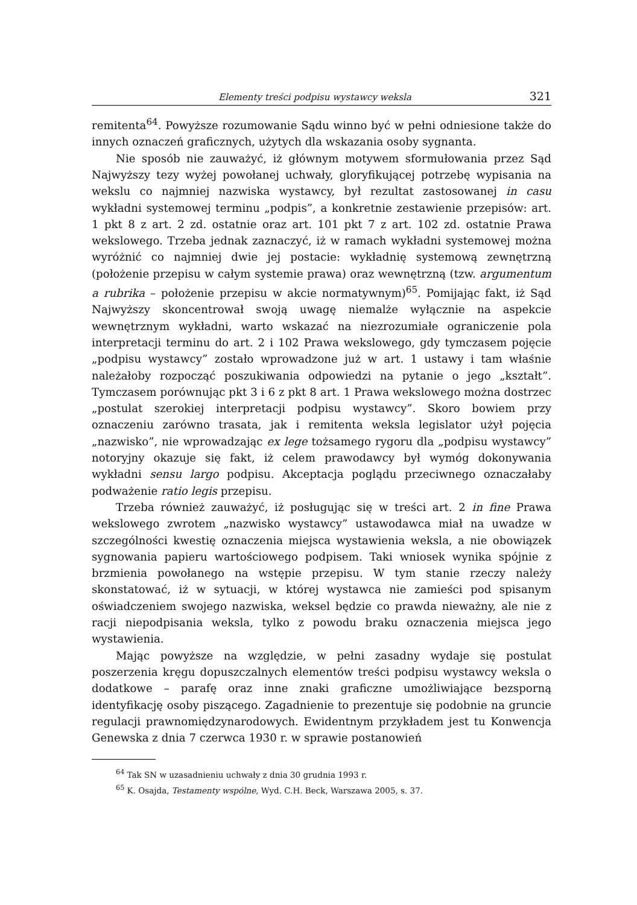Elementy treści podpisu wystawcy weksla 321
remitenta<sup>64</sup>. Powyższe rozumowanie Sądu winno być w pełni odniesione także do innych oznaczeń graficznych, użytych dla wskazania osoby sygnanta.
Nie sposób nie zauważyć, iż głównym motywem sformułowania przez Sąd Najwyższy tezy wyżej powołanej uchwały, gloryfikującej potrzebę wypisania na wekslu co najmniej nazwiska wystawcy, był rezultat zastosowanej in casu wykładni systemowej terminu „podpis”, a konkretnie zestawienie przepisów: art. 1 pkt 8 z art. 2 zd. ostatnie oraz art. 101 pkt 7 z art. 102 zd. ostatnie Prawa wekslowego. Trzeba jednak zaznaczyć, iż w ramach wykładni systemowej można wyróżnić co najmniej dwie jej postacie: wykładnię systemową zewnętrzną (położenie przepisu w całym systemie prawa) oraz wewnętrzną (tzw. argumentum a rubrika – położenie przepisu w akcie normatywnym)<sup>65</sup>. Pomijając fakt, iż Sąd Najwyższy skoncentrował swoją uwagę niemalże wyłącznie na aspekcie wewnętrznym wykładni, warto wskazać na niezrozumiałe ograniczenie pola interpretacji terminu do art. 2 i 102 Prawa wekslowego, gdy tymczasem pojęcie „podpisu wystawcy” zostało wprowadzone już w art. 1 ustawy i tam właśnie należałoby rozpocząć poszukiwania odpowiedzi na pytanie o jego „kształt”. Tymczasem porównując pkt 3 i 6 z pkt 8 art. 1 Prawa wekslowego można dostrzec „postulat szerokiej interpretacji podpisu wystawcy”. Skoro bowiem przy oznaczeniu zarówno trasata, jak i remitenta weksla legislator użył pojęcia „nazwisko”, nie wprowadzając ex lege tożsamego rygoru dla „podpisu wystawcy” notoryjny okazuje się fakt, iż celem prawodawcy był wymóg dokonywania wykładni sensu largo podpisu. Akceptacja poglądu przeciwnego oznaczałaby podważenie ratio legis przepisu.
Trzeba również zauważyć, iż posługując się w treści art. 2 in fine Prawa wekslowego zwrotem „nazwisko wystawcy” ustawodawca miał na uwadze w szczególności kwestię oznaczenia miejsca wystawienia weksla, a nie obowiązek sygnowania papieru wartościowego podpisem. Taki wniosek wynika spójnie z brzmienia powołanego na wstępie przepisu. W tym stanie rzeczy należy skonstatować, iż w sytuacji, w której wystawca nie zamieści pod spisanym oświadczeniem swojego nazwiska, weksel będzie co prawda nieważny, ale nie z racji niepodpisania weksla, tylko z powodu braku oznaczenia miejsca jego wystawienia.
Mając powyższe na względzie, w pełni zasadny wydaje się postulat poszerzenia kręgu dopuszczalnych elementów treści podpisu wystawcy weksla o dodatkowe – parafę oraz inne znaki graficzne umożliwiające bezsporną identyfikację osoby piszącego. Zagadnienie to prezentuje się podobnie na gruncie regulacji prawnomiędzynarodowych. Ewidentnym przykładem jest tu Konwencja Genewska z dnia 7 czerwca 1930 r. w sprawie postanowień
<sup>64</sup> Tak SN w uzasadnieniu uchwały z dnia 30 grudnia 1993 r.
<sup>65</sup> K. Osajda, Testamenty wspólne, Wyd. C.H. Beck, Warszawa 2005, s. 37.